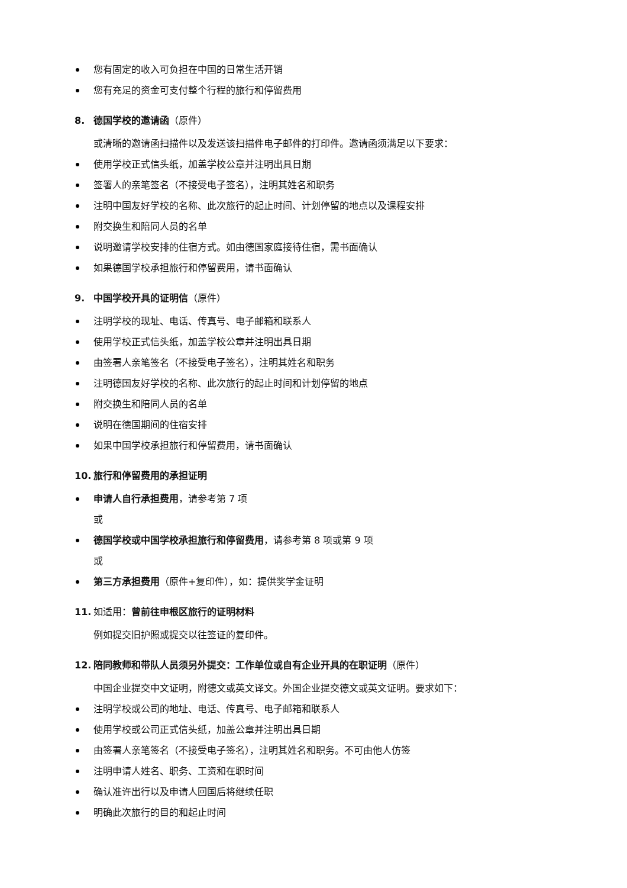您有固定的收入可负担在中国的日常生活开销
您有充足的资金可支付整个行程的旅行和停留费用
8. 德国学校的邀请函（原件）
或清晰的邀请函扫描件以及发送该扫描件电子邮件的打印件。邀请函须满足以下要求：
使用学校正式信头纸，加盖学校公章并注明出具日期
签署人的亲笔签名（不接受电子签名），注明其姓名和职务
注明中国友好学校的名称、此次旅行的起止时间、计划停留的地点以及课程安排
附交换生和陪同人员的名单
说明邀请学校安排的住宿方式。如由德国家庭接待住宿，需书面确认
如果德国学校承担旅行和停留费用，请书面确认
9. 中国学校开具的证明信（原件）
注明学校的现址、电话、传真号、电子邮箱和联系人
使用学校正式信头纸，加盖学校公章并注明出具日期
由签署人亲笔签名（不接受电子签名），注明其姓名和职务
注明德国友好学校的名称、此次旅行的起止时间和计划停留的地点
附交换生和陪同人员的名单
说明在德国期间的住宿安排
如果中国学校承担旅行和停留费用，请书面确认
10. 旅行和停留费用的承担证明
申请人自行承担费用，请参考第 7 项
或
德国学校或中国学校承担旅行和停留费用，请参考第 8 项或第 9 项
或
第三方承担费用（原件+复印件），如：提供奖学金证明
11. 如适用：曾前往申根区旅行的证明材料
例如提交旧护照或提交以往签证的复印件。
12. 陪同教师和带队人员须另外提交：工作单位或自有企业开具的在职证明（原件）
中国企业提交中文证明，附德文或英文译文。外国企业提交德文或英文证明。要求如下：
注明学校或公司的地址、电话、传真号、电子邮箱和联系人
使用学校或公司正式信头纸，加盖公章并注明出具日期
由签署人亲笔签名（不接受电子签名），注明其姓名和职务。不可由他人仿签
注明申请人姓名、职务、工资和在职时间
确认准许出行以及申请人回国后将继续任职
明确此次旅行的目的和起止时间